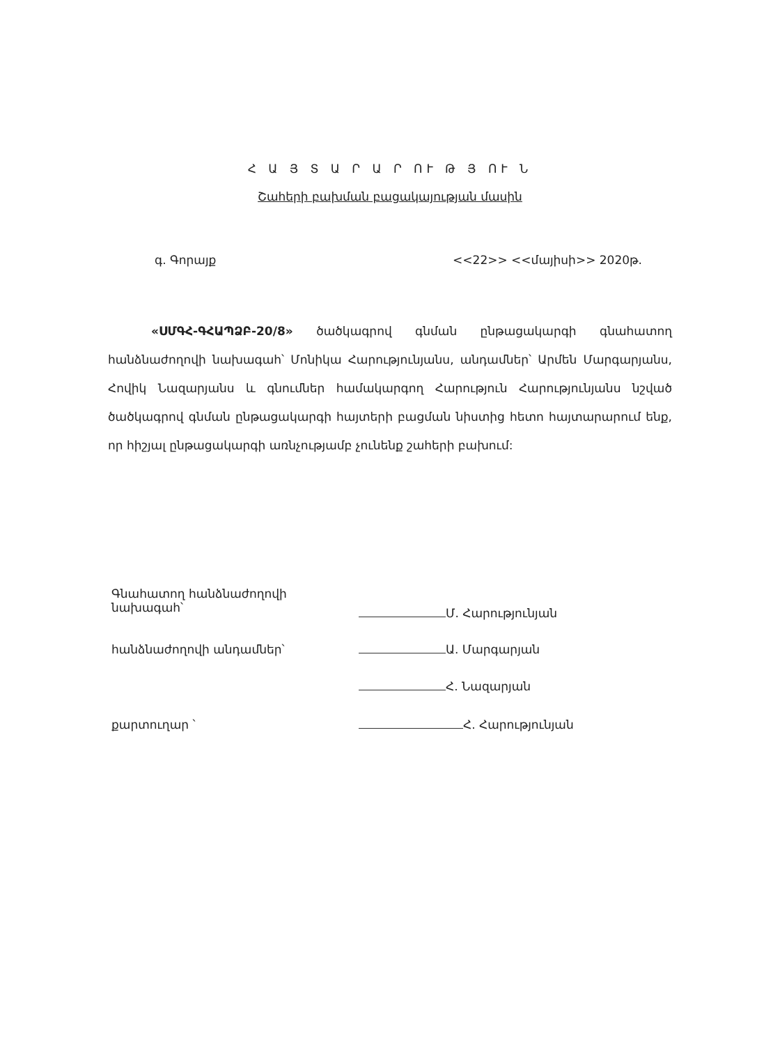Հ Ա Յ Տ Ա Ր Ա Ր ՈՒ Թ Յ ՈՒ Ն
Շահերի բախման բացակայության մասին
գ. Գորայք <<22>> <<մայիսի>> 2020թ.
«ՍՄԳՀ-ԳՀԱՊՁԲ-20/8» ծածկագրով գնման ընթացակարգի գնահատող հանձնաժողովի նախագահ՝ Մոնիկա Հարությունյանս, անդամներ՝ Արմեն Մարգարյանս, Հովիկ Նազարյանս և գնումներ համակարգող Հարություն Հարությունյանս նշված ծածկագրով գնման ընթացակարգի հայտերի բացման նիստից հետո հայտարարում ենք, որ հիշյալ ընթացակարգի առնչությամբ չունենք շահերի բախում:
Գնահատող հանձնաժողովի նախագահ՝
Մ. Հարությունյան
հանձնաժողովի անդամներ՝ Ա. Մարգարյան
Հ. Նազարյան
քարտուղար ՝ Հ. Հարությունյան